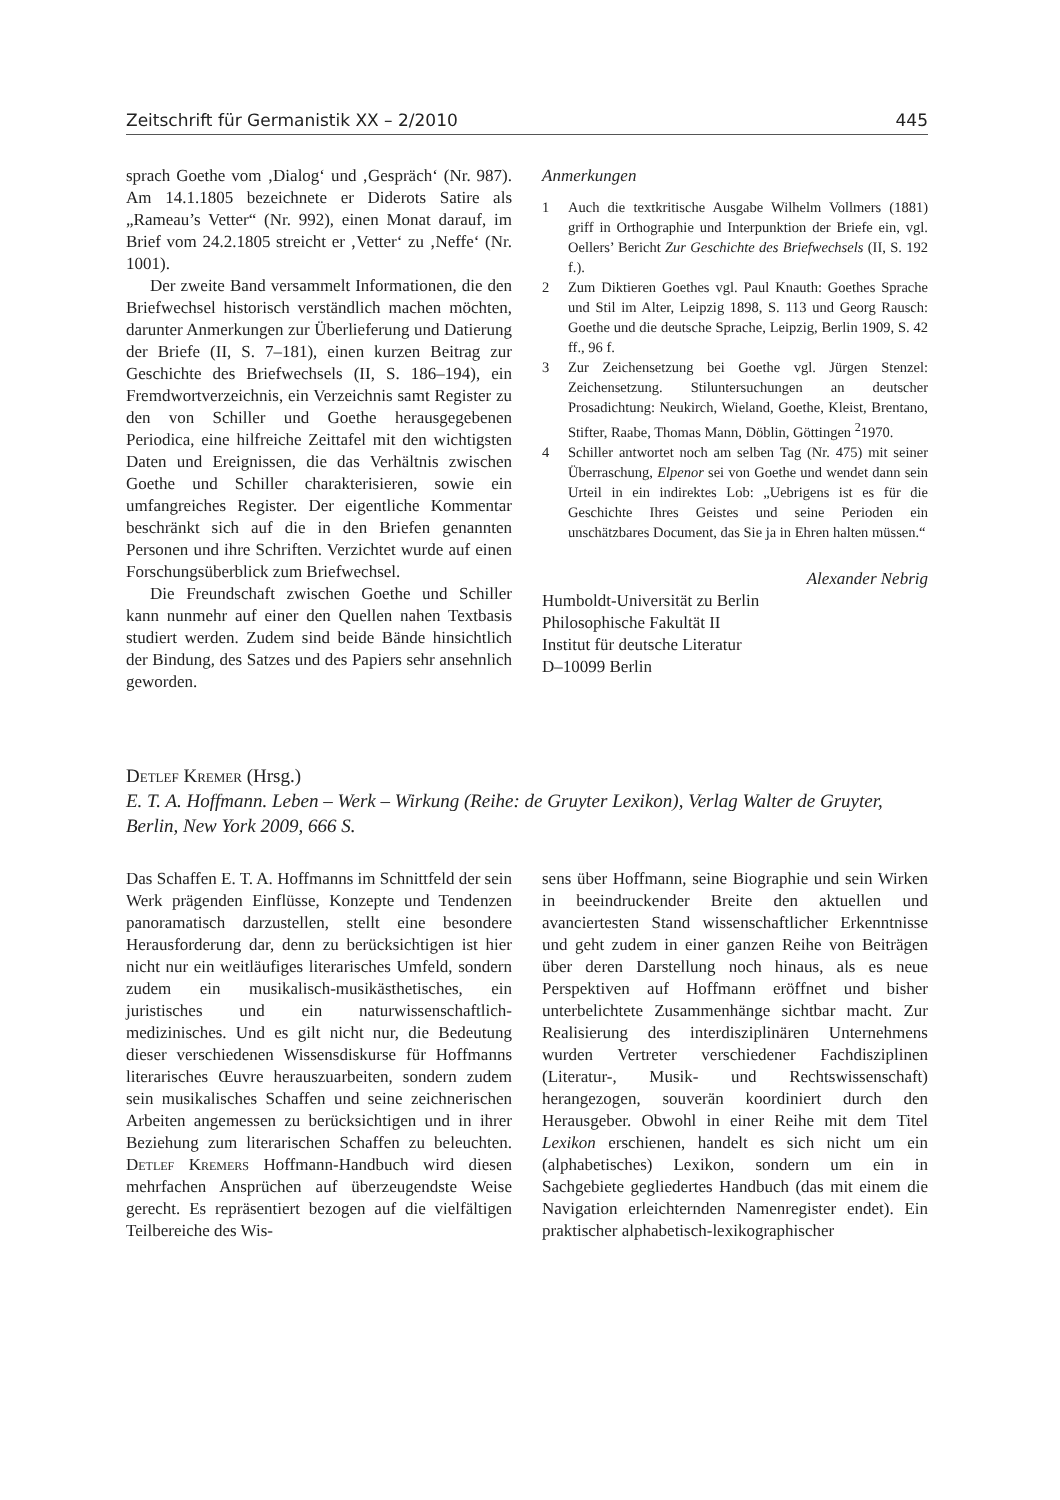Zeitschrift für Germanistik XX – 2/2010 445
sprach Goethe vom ‚Dialog‘ und ‚Gespräch‘ (Nr. 987). Am 14.1.1805 bezeichnete er Diderots Satire als „Rameau’s Vetter“ (Nr. 992), einen Monat darauf, im Brief vom 24.2.1805 streicht er ‚Vetter‘ zu ‚Neffe‘ (Nr. 1001).
Der zweite Band versammelt Informationen, die den Briefwechsel historisch verständlich machen möchten, darunter Anmerkungen zur Überlieferung und Datierung der Briefe (II, S. 7–181), einen kurzen Beitrag zur Geschichte des Briefwechsels (II, S. 186–194), ein Fremdwortverzeichnis, ein Verzeichnis samt Register zu den von Schiller und Goethe herausgegebenen Periodica, eine hilfreiche Zeittafel mit den wichtigsten Daten und Ereignissen, die das Verhältnis zwischen Goethe und Schiller charakterisieren, sowie ein umfangreiches Register. Der eigentliche Kommentar beschränkt sich auf die in den Briefen genannten Personen und ihre Schriften. Verzichtet wurde auf einen Forschungsüberblick zum Briefwechsel.
Die Freundschaft zwischen Goethe und Schiller kann nunmehr auf einer den Quellen nahen Textbasis studiert werden. Zudem sind beide Bände hinsichtlich der Bindung, des Satzes und des Papiers sehr ansehnlich geworden.
Anmerkungen
1 Auch die textkritische Ausgabe Wilhelm Vollmers (1881) griff in Orthographie und Interpunktion der Briefe ein, vgl. Oellers’ Bericht Zur Geschichte des Briefwechsels (II, S. 192 f.).
2 Zum Diktieren Goethes vgl. Paul Knauth: Goethes Sprache und Stil im Alter, Leipzig 1898, S. 113 und Georg Rausch: Goethe und die deutsche Sprache, Leipzig, Berlin 1909, S. 42 ff., 96 f.
3 Zur Zeichensetzung bei Goethe vgl. Jürgen Stenzel: Zeichensetzung. Stiluntersuchungen an deutscher Prosadichtung: Neukirch, Wieland, Goethe, Kleist, Brentano, Stifter, Raabe, Thomas Mann, Döblin, Göttingen <sup>2</sup>1970.
4 Schiller antwortet noch am selben Tag (Nr. 475) mit seiner Überraschung, Elpenor sei von Goethe und wendet dann sein Urteil in ein indirektes Lob: „Uebrigens ist es für die Geschichte Ihres Geistes und seine Perioden ein unschätzbares Document, das Sie ja in Ehren halten müssen.“
Alexander Nebrig
Humboldt-Universität zu Berlin
Philosophische Fakultät II
Institut für deutsche Literatur
D–10099 Berlin
Detlef Kremer (Hrsg.)
E. T. A. Hoffmann. Leben – Werk – Wirkung (Reihe: de Gruyter Lexikon), Verlag Walter de Gruyter, Berlin, New York 2009, 666 S.
Das Schaffen E. T. A. Hoffmanns im Schnittfeld der sein Werk prägenden Einflüsse, Konzepte und Tendenzen panoramatisch darzustellen, stellt eine besondere Herausforderung dar, denn zu berücksichtigen ist hier nicht nur ein weitläufiges literarisches Umfeld, sondern zudem ein musikalisch-musikästhetisches, ein juristisches und ein naturwissenschaftlich-medizinisches. Und es gilt nicht nur, die Bedeutung dieser verschiedenen Wissensdiskurse für Hoffmanns literarisches Œuvre herauszuarbeiten, sondern zudem sein musikalisches Schaffen und seine zeichnerischen Arbeiten angemessen zu berücksichtigen und in ihrer Beziehung zum literarischen Schaffen zu beleuchten. Detlef Kremers Hoffmann-Handbuch wird diesen mehrfachen Ansprüchen auf überzeugendste Weise gerecht. Es repräsentiert bezogen auf die vielfältigen Teilbereiche des Wis-
sens über Hoffmann, seine Biographie und sein Wirken in beeindruckender Breite den aktuellen und avanciertesten Stand wissenschaftlicher Erkenntnisse und geht zudem in einer ganzen Reihe von Beiträgen über deren Darstellung noch hinaus, als es neue Perspektiven auf Hoffmann eröffnet und bisher unterbelichtete Zusammenhänge sichtbar macht. Zur Realisierung des interdisziplinären Unternehmens wurden Vertreter verschiedener Fachdisziplinen (Literatur-, Musik- und Rechtswissenschaft) herangezogen, souverän koordiniert durch den Herausgeber. Obwohl in einer Reihe mit dem Titel Lexikon erschienen, handelt es sich nicht um ein (alphabetisches) Lexikon, sondern um ein in Sachgebiete gegliedertes Handbuch (das mit einem die Navigation erleichternden Namenregister endet). Ein praktischer alphabetisch-lexikographischer